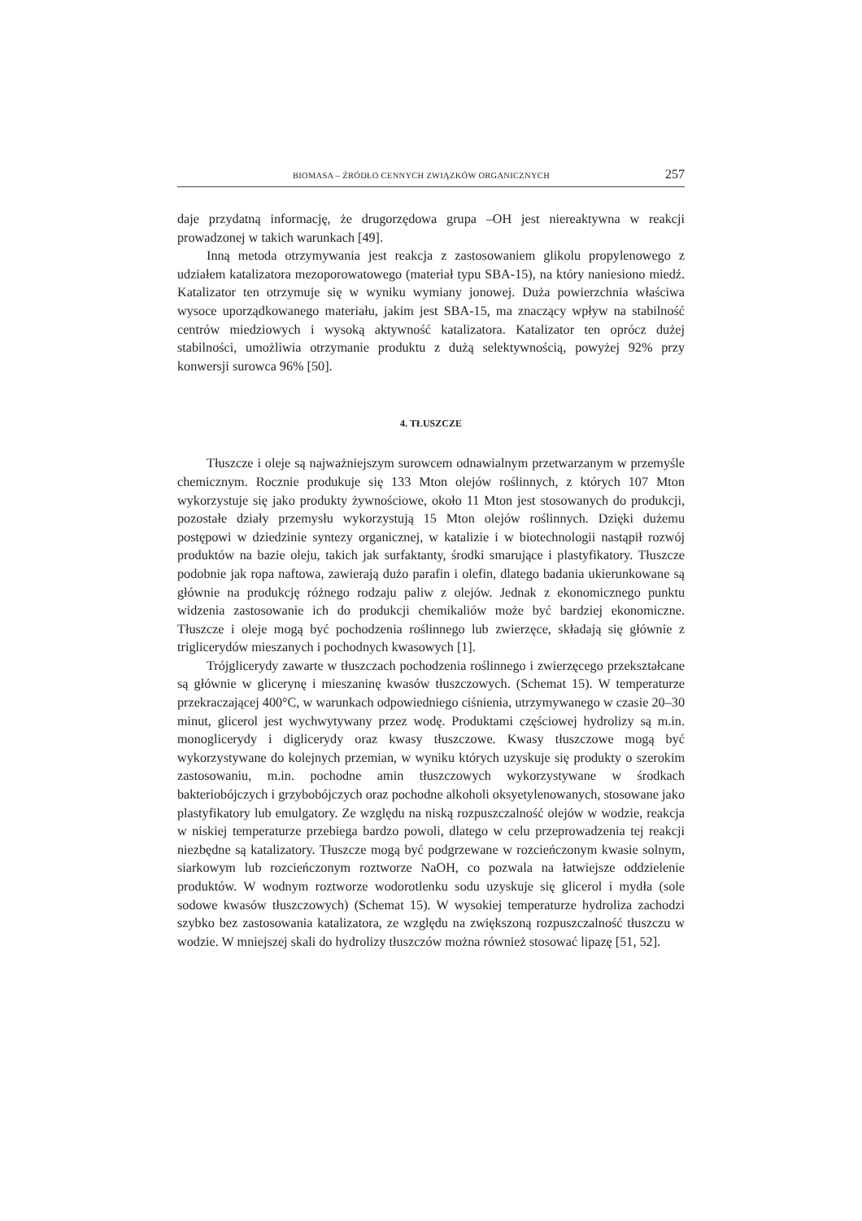BIOMASA – ŹRÓDŁO CENNYCH ZWIĄZKÓW ORGANICZNYCH 257
daje przydatną informację, że drugorzędowa grupa –OH jest niereaktywna w reakcji prowadzonej w takich warunkach [49].
Inną metoda otrzymywania jest reakcja z zastosowaniem glikolu propylenowego z udziałem katalizatora mezoporowatowego (materiał typu SBA-15), na który naniesiono miedź. Katalizator ten otrzymuje się w wyniku wymiany jonowej. Duża powierzchnia właściwa wysoce uporządkowanego materiału, jakim jest SBA-15, ma znaczący wpływ na stabilność centrów miedziowych i wysoką aktywność katalizatora. Katalizator ten oprócz dużej stabilności, umożliwia otrzymanie produktu z dużą selektywnością, powyżej 92% przy konwersji surowca 96% [50].
4. TŁUSZCZE
Tłuszcze i oleje są najważniejszym surowcem odnawialnym przetwarzanym w przemyśle chemicznym. Rocznie produkuje się 133 Mton olejów roślinnych, z których 107 Mton wykorzystuje się jako produkty żywnościowe, około 11 Mton jest stosowanych do produkcji, pozostałe działy przemysłu wykorzystują 15 Mton olejów roślinnych. Dzięki dużemu postępowi w dziedzinie syntezy organicznej, w katalizie i w biotechnologii nastąpił rozwój produktów na bazie oleju, takich jak surfaktanty, środki smarujące i plastyfikatory. Tłuszcze podobnie jak ropa naftowa, zawierają dużo parafin i olefin, dlatego badania ukierunkowane są głównie na produkcję różnego rodzaju paliw z olejów. Jednak z ekonomicznego punktu widzenia zastosowanie ich do produkcji chemikaliów może być bardziej ekonomiczne. Tłuszcze i oleje mogą być pochodzenia roślinnego lub zwierzęce, składają się głównie z triglicerydów mieszanych i pochodnych kwasowych [1].
Trójglicerydy zawarte w tłuszczach pochodzenia roślinnego i zwierzęcego przekształcane są głównie w glicerynę i mieszaninę kwasów tłuszczowych. (Schemat 15). W temperaturze przekraczającej 400°C, w warunkach odpowiedniego ciśnienia, utrzymywanego w czasie 20–30 minut, glicerol jest wychwytywany przez wodę. Produktami częściowej hydrolizy są m.in. monoglicerydy i diglicerydy oraz kwasy tłuszczowe. Kwasy tłuszczowe mogą być wykorzystywane do kolejnych przemian, w wyniku których uzyskuje się produkty o szerokim zastosowaniu, m.in. pochodne amin tłuszczowych wykorzystywane w środkach bakteriobójczych i grzybobójczych oraz pochodne alkoholi oksyetylenowanych, stosowane jako plastyfikatory lub emulgatory. Ze względu na niską rozpuszczalność olejów w wodzie, reakcja w niskiej temperaturze przebiega bardzo powoli, dlatego w celu przeprowadzenia tej reakcji niezbędne są katalizatory. Tłuszcze mogą być podgrzewane w rozcieńczonym kwasie solnym, siarkowym lub rozcieńczonym roztworze NaOH, co pozwala na łatwiejsze oddzielenie produktów. W wodnym roztworze wodorotlenku sodu uzyskuje się glicerol i mydła (sole sodowe kwasów tłuszczowych) (Schemat 15). W wysokiej temperaturze hydroliza zachodzi szybko bez zastosowania katalizatora, ze względu na zwiększoną rozpuszczalność tłuszczu w wodzie. W mniejszej skali do hydrolizy tłuszczów można również stosować lipazę [51, 52].